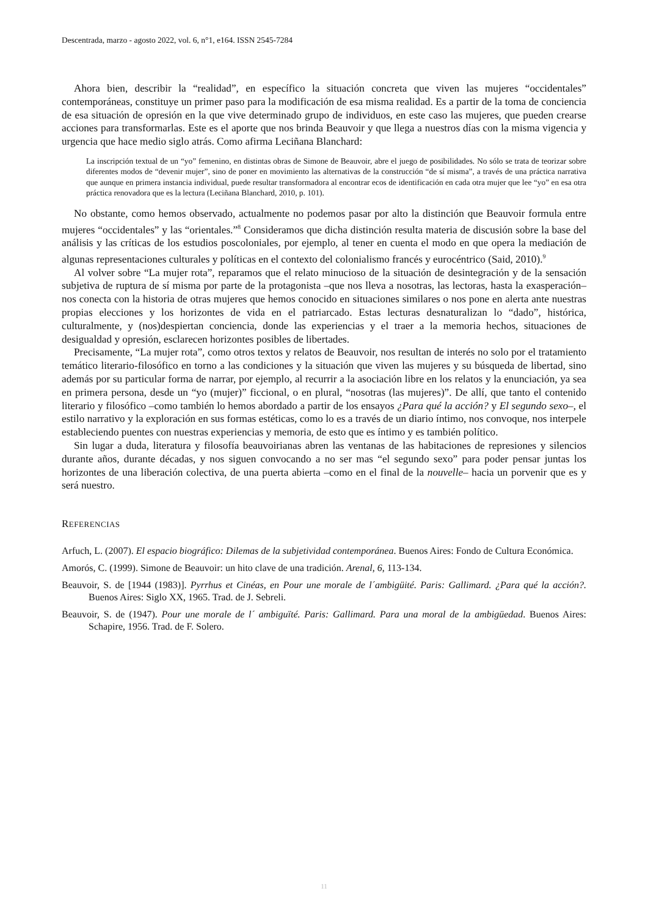Descentrada, marzo - agosto 2022, vol. 6, n°1, e164. ISSN 2545-7284
Ahora bien, describir la “realidad”, en específico la situación concreta que viven las mujeres “occidentales” contemporáneas, constituye un primer paso para la modificación de esa misma realidad. Es a partir de la toma de conciencia de esa situación de opresión en la que vive determinado grupo de individuos, en este caso las mujeres, que pueden crearse acciones para transformarlas. Este es el aporte que nos brinda Beauvoir y que llega a nuestros días con la misma vigencia y urgencia que hace medio siglo atrás. Como afirma Leciñana Blanchard:
La inscripción textual de un “yo” femenino, en distintas obras de Simone de Beauvoir, abre el juego de posibilidades. No sólo se trata de teorizar sobre diferentes modos de “devenir mujer”, sino de poner en movimiento las alternativas de la construcción “de sí misma”, a través de una práctica narrativa que aunque en primera instancia individual, puede resultar transformadora al encontrar ecos de identificación en cada otra mujer que lee “yo” en esa otra práctica renovadora que es la lectura (Leciñana Blanchard, 2010, p. 101).
No obstante, como hemos observado, actualmente no podemos pasar por alto la distinción que Beauvoir formula entre mujeres “occidentales” y las “orientales.”<sup>8</sup> Consideramos que dicha distinción resulta materia de discusión sobre la base del análisis y las críticas de los estudios poscoloniales, por ejemplo, al tener en cuenta el modo en que opera la mediación de algunas representaciones culturales y políticas en el contexto del colonialismo francés y eurocéntrico (Said, 2010).<sup>9</sup>
Al volver sobre “La mujer rota”, reparamos que el relato minucioso de la situación de desintegración y de la sensación subjetiva de ruptura de sí misma por parte de la protagonista –que nos lleva a nosotras, las lectoras, hasta la exasperación– nos conecta con la historia de otras mujeres que hemos conocido en situaciones similares o nos pone en alerta ante nuestras propias elecciones y los horizontes de vida en el patriarcado. Estas lecturas desnaturalizan lo “dado”, histórica, culturalmente, y (nos)despiertan conciencia, donde las experiencias y el traer a la memoria hechos, situaciones de desigualdad y opresión, esclarecen horizontes posibles de libertades.
Precisamente, “La mujer rota”, como otros textos y relatos de Beauvoir, nos resultan de interés no solo por el tratamiento temático literario-filosófico en torno a las condiciones y la situación que viven las mujeres y su búsqueda de libertad, sino además por su particular forma de narrar, por ejemplo, al recurrir a la asociación libre en los relatos y la enunciación, ya sea en primera persona, desde un “yo (mujer)” ficcional, o en plural, “nosotras (las mujeres)”. De allí, que tanto el contenido literario y filosófico –como también lo hemos abordado a partir de los ensayos ¿Para qué la acción? y El segundo sexo–, el estilo narrativo y la exploración en sus formas estéticas, como lo es a través de un diario íntimo, nos convoque, nos interpele estableciendo puentes con nuestras experiencias y memoria, de esto que es íntimo y es también político.
Sin lugar a duda, literatura y filosofía beauvoirianas abren las ventanas de las habitaciones de represiones y silencios durante años, durante décadas, y nos siguen convocando a no ser mas “el segundo sexo” para poder pensar juntas los horizontes de una liberación colectiva, de una puerta abierta –como en el final de la nouvelle– hacia un porvenir que es y será nuestro.
REFERENCIAS
Arfuch, L. (2007). El espacio biográfico: Dilemas de la subjetividad contemporánea. Buenos Aires: Fondo de Cultura Económica.
Amorós, C. (1999). Simone de Beauvoir: un hito clave de una tradición. Arenal, 6, 113-134.
Beauvoir, S. de [1944 (1983)]. Pyrrhus et Cinéas, en Pour une morale de l´ambigüité. Paris: Gallimard. ¿Para qué la acción?. Buenos Aires: Siglo XX, 1965. Trad. de J. Sebreli.
Beauvoir, S. de (1947). Pour une morale de l´ ambiguïté. Paris: Gallimard. Para una moral de la ambigüedad. Buenos Aires: Schapire, 1956. Trad. de F. Solero.
11